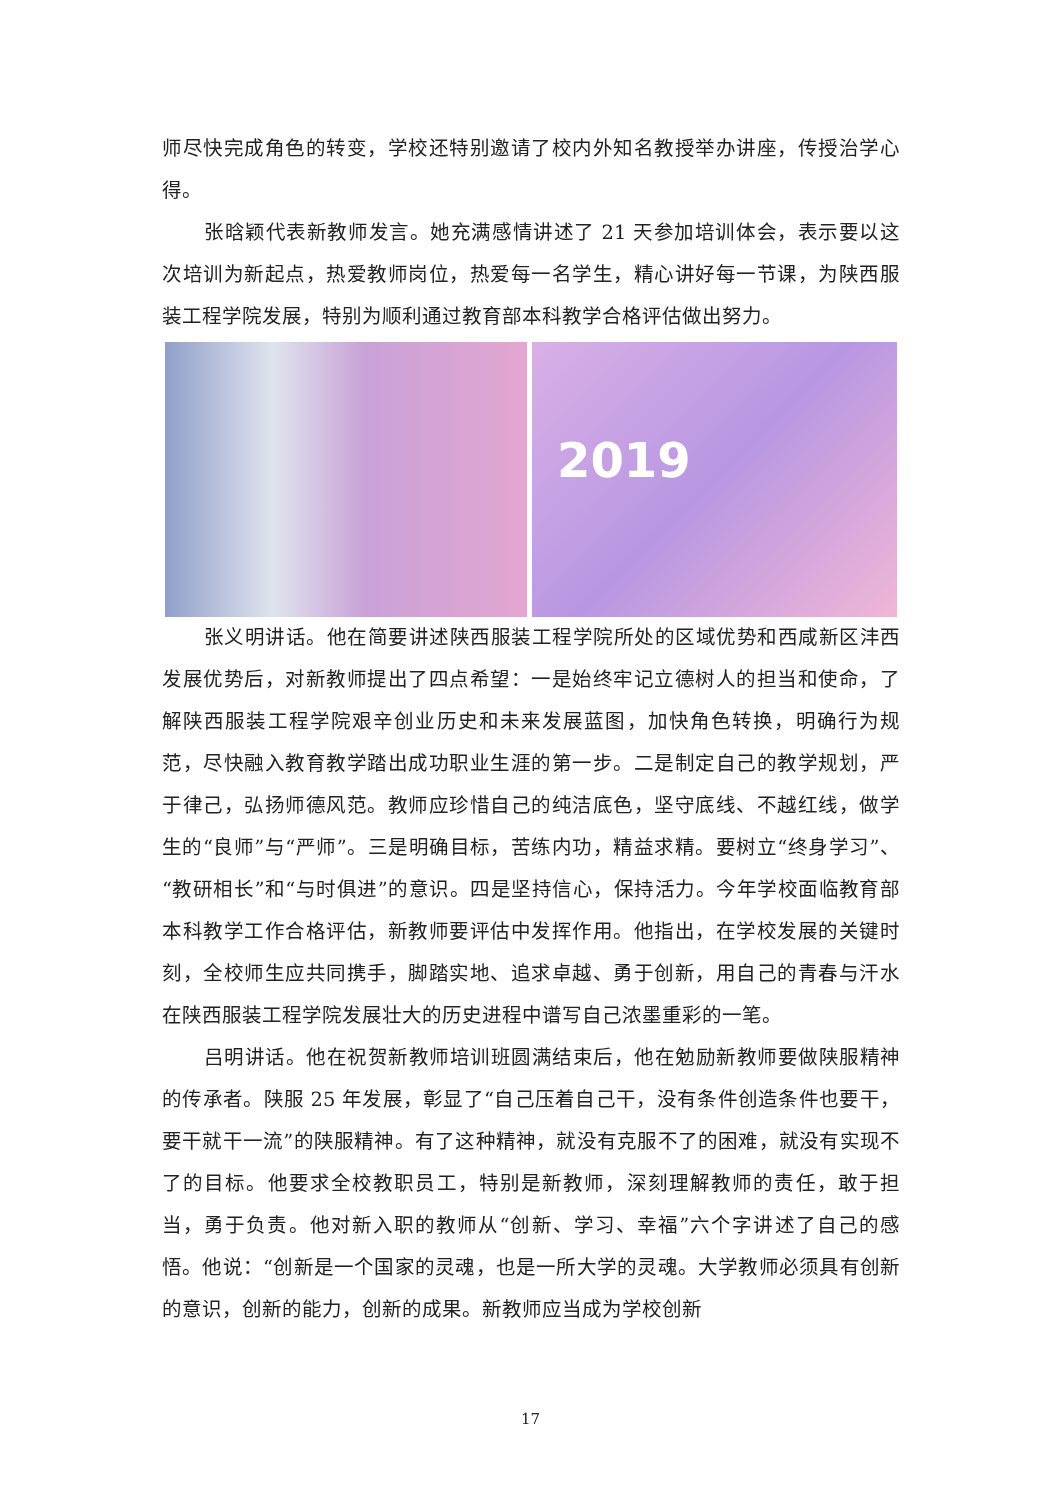师尽快完成角色的转变，学校还特别邀请了校内外知名教授举办讲座，传授治学心得。
张晗颖代表新教师发言。她充满感情讲述了 21 天参加培训体会，表示要以这次培训为新起点，热爱教师岗位，热爱每一名学生，精心讲好每一节课，为陕西服装工程学院发展，特别为顺利通过教育部本科教学合格评估做出努力。
2019
张义明讲话。他在简要讲述陕西服装工程学院所处的区域优势和西咸新区沣西发展优势后，对新教师提出了四点希望：一是始终牢记立德树人的担当和使命，了解陕西服装工程学院艰辛创业历史和未来发展蓝图，加快角色转换，明确行为规范，尽快融入教育教学踏出成功职业生涯的第一步。二是制定自己的教学规划，严于律己，弘扬师德风范。教师应珍惜自己的纯洁底色，坚守底线、不越红线，做学生的“良师”与“严师”。三是明确目标，苦练内功，精益求精。要树立“终身学习”、“教研相长”和“与时俱进”的意识。四是坚持信心，保持活力。今年学校面临教育部本科教学工作合格评估，新教师要评估中发挥作用。他指出，在学校发展的关键时刻，全校师生应共同携手，脚踏实地、追求卓越、勇于创新，用自己的青春与汗水在陕西服装工程学院发展壮大的历史进程中谱写自己浓墨重彩的一笔。
吕明讲话。他在祝贺新教师培训班圆满结束后，他在勉励新教师要做陕服精神的传承者。陕服 25 年发展，彰显了“自己压着自己干，没有条件创造条件也要干，要干就干一流”的陕服精神。有了这种精神，就没有克服不了的困难，就没有实现不了的目标。他要求全校教职员工，特别是新教师，深刻理解教师的责任，敢于担当，勇于负责。他对新入职的教师从“创新、学习、幸福”六个字讲述了自己的感悟。他说：“创新是一个国家的灵魂，也是一所大学的灵魂。大学教师必须具有创新的意识，创新的能力，创新的成果。新教师应当成为学校创新
17